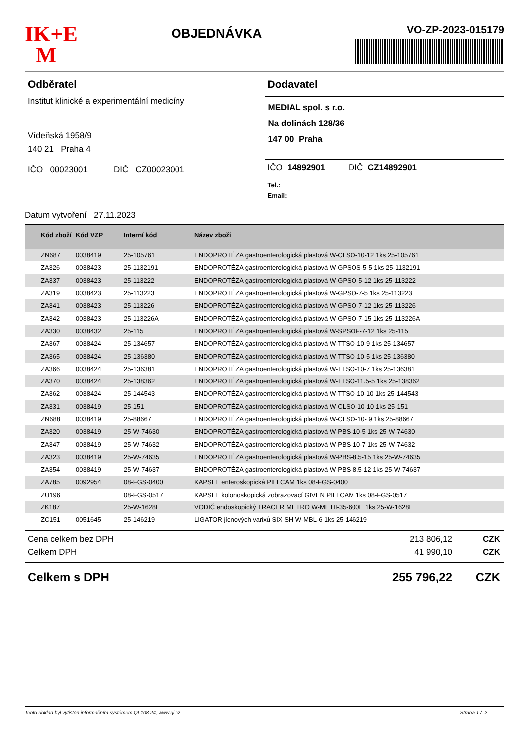IK+E
M
OBJEDNÁVKA
VO-ZP-2023-015179
Odběratel
Institut klinické a experimentální medicíny
Vídeňská 1958/9
140 21 Praha 4
IČO 00023001 DIČ CZ00023001
Dodavatel
MEDIAL spol. s r.o.
Na dolinách 128/36
147 00 Praha
IČO 14892901 DIČ CZ14892901
Tel.:
Email:
Datum vytvoření 27.11.2023
| | Kód zboží | Kód VZP | Interní kód | Název zboží |
| --- | --- | --- | --- | --- |
| | ZN687 | 0038419 | 25-105761 | ENDOPROTÉZA gastroenterologická plastová W-CLSO-10-12 1ks 25-105761 |
| | ZA326 | 0038423 | 25-1132191 | ENDOPROTÉZA gastroenterologická plastová W-GPSOS-5-5 1ks 25-1132191 |
| | ZA337 | 0038423 | 25-113222 | ENDOPROTÉZA gastroenterologická plastová W-GPSO-5-12 1ks 25-113222 |
| | ZA319 | 0038423 | 25-113223 | ENDOPROTÉZA gastroenterologická plastová W-GPSO-7-5 1ks 25-113223 |
| | ZA341 | 0038423 | 25-113226 | ENDOPROTÉZA gastroenterologická plastová W-GPSO-7-12 1ks 25-113226 |
| | ZA342 | 0038423 | 25-113226A | ENDOPROTÉZA gastroenterologická plastová W-GPSO-7-15 1ks 25-113226A |
| | ZA330 | 0038432 | 25-115 | ENDOPROTÉZA gastroenterologická plastová W-SPSOF-7-12 1ks 25-115 |
| | ZA367 | 0038424 | 25-134657 | ENDOPROTÉZA gastroenterologická plastová W-TTSO-10-9 1ks 25-134657 |
| | ZA365 | 0038424 | 25-136380 | ENDOPROTÉZA gastroenterologická plastová W-TTSO-10-5 1ks 25-136380 |
| | ZA366 | 0038424 | 25-136381 | ENDOPROTÉZA gastroenterologická plastová W-TTSO-10-7 1ks 25-136381 |
| | ZA370 | 0038424 | 25-138362 | ENDOPROTÉZA gastroenterologická plastová W-TTSO-11.5-5 1ks 25-138362 |
| | ZA362 | 0038424 | 25-144543 | ENDOPROTÉZA gastroenterologická plastová W-TTSO-10-10 1ks 25-144543 |
| | ZA331 | 0038419 | 25-151 | ENDOPROTÉZA gastroenterologická plastová W-CLSO-10-10 1ks 25-151 |
| | ZN688 | 0038419 | 25-88667 | ENDOPROTÉZA gastroenterologická plastová W-CLSO-10- 9 1ks 25-88667 |
| | ZA320 | 0038419 | 25-W-74630 | ENDOPROTÉZA gastroenterologická plastová W-PBS-10-5 1ks 25-W-74630 |
| | ZA347 | 0038419 | 25-W-74632 | ENDOPROTÉZA gastroenterologická plastová W-PBS-10-7 1ks 25-W-74632 |
| | ZA323 | 0038419 | 25-W-74635 | ENDOPROTÉZA gastroenterologická plastová W-PBS-8.5-15 1ks 25-W-74635 |
| | ZA354 | 0038419 | 25-W-74637 | ENDOPROTÉZA gastroenterologická plastová W-PBS-8.5-12 1ks 25-W-74637 |
| | ZA785 | 0092954 | 08-FGS-0400 | KAPSLE enteroskopická PILLCAM 1ks 08-FGS-0400 |
| | ZU196 | | 08-FGS-0517 | KAPSLE kolonoskopická zobrazovací GIVEN PILLCAM 1ks 08-FGS-0517 |
| | ZK187 | | 25-W-1628E | VODIČ endoskopický TRACER METRO W-METII-35-600E 1ks 25-W-1628E |
| | ZC151 | 0051645 | 25-146219 | LIGATOR jícnových varixů SIX SH W-MBL-6 1ks 25-146219 |
Cena celkem bez DPH 213 806,12 CZK
Celkem DPH 41 990,10 CZK
Celkem s DPH 255 796,22 CZK
Tento doklad byl vytištěn informačním systémem QI 108.24, www.qi.cz Strana 1 / 2